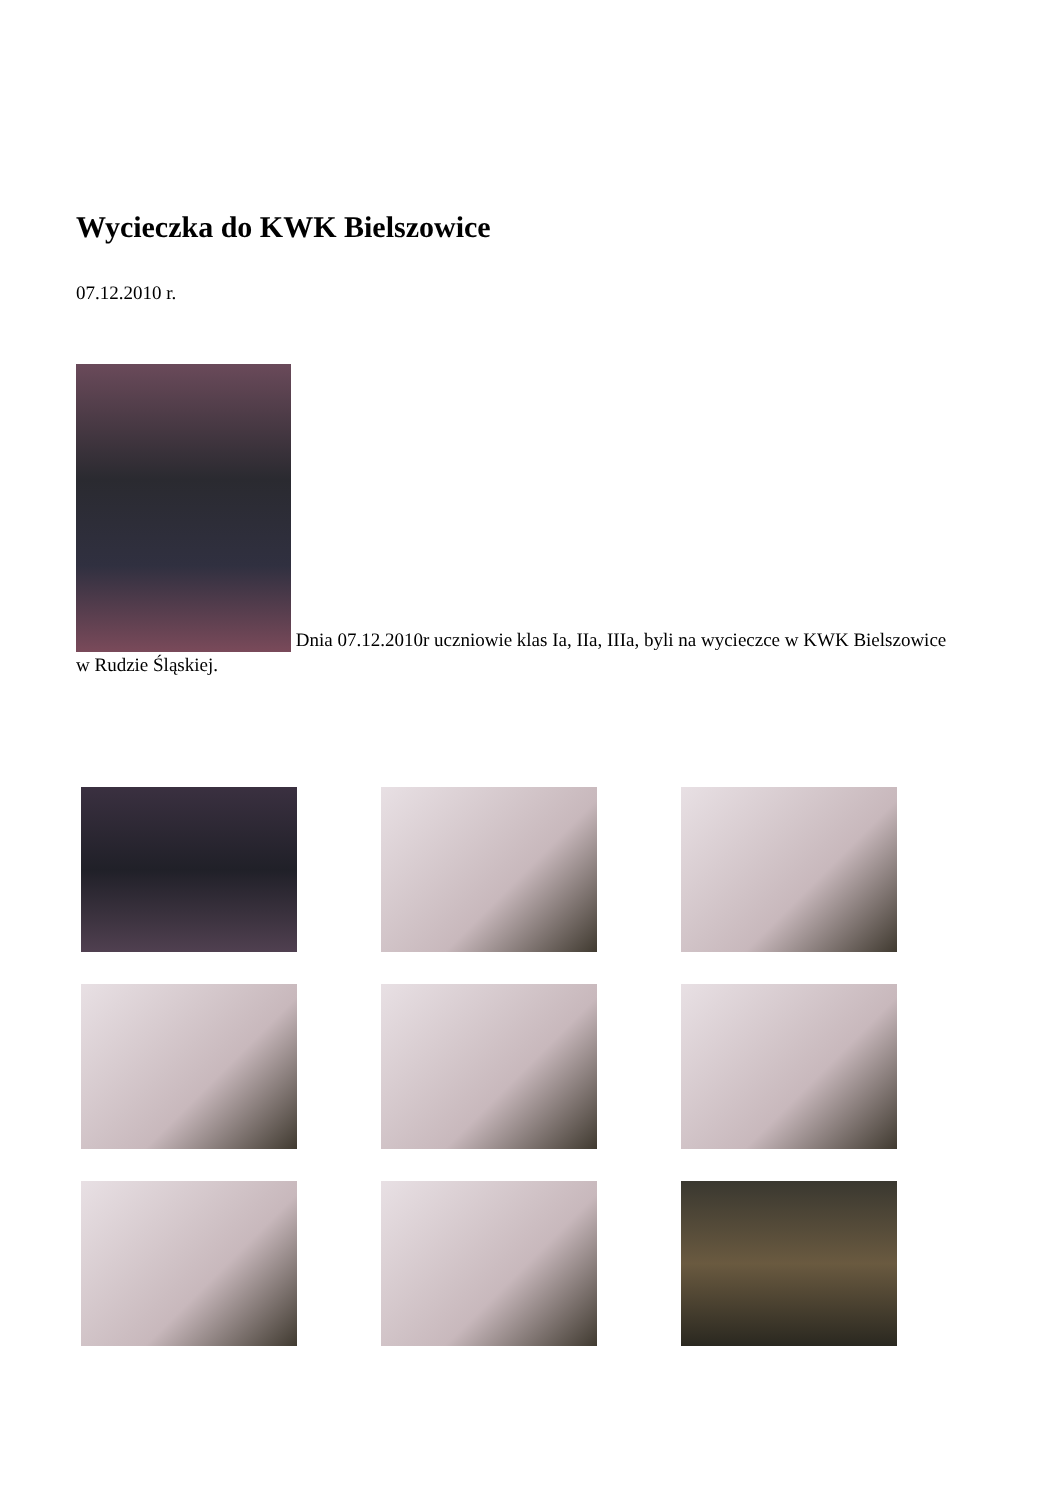Wycieczka do KWK Bielszowice
07.12.2010 r.
Dnia 07.12.2010r uczniowie klas Ia, IIa, IIIa, byli na wycieczce w KWK Bielszowice w Rudzie Śląskiej.